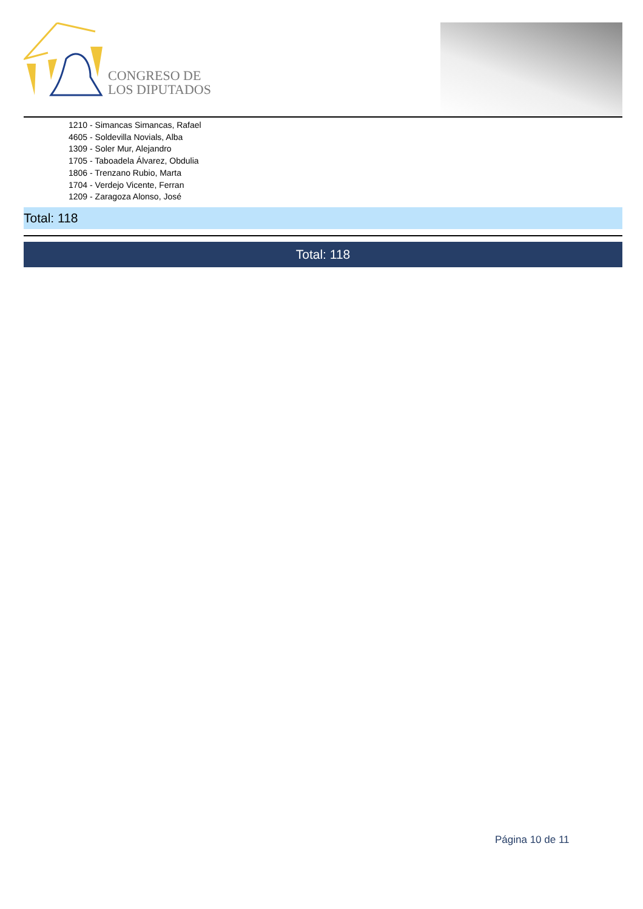CONGRESO DE
LOS DIPUTADOS
1210 - Simancas Simancas, Rafael
4605 - Soldevilla Novials, Alba
1309 - Soler Mur, Alejandro
1705 - Taboadela Álvarez, Obdulia
1806 - Trenzano Rubio, Marta
1704 - Verdejo Vicente, Ferran
1209 - Zaragoza Alonso, José
Total: 118
Total: 118
Página 10 de 11